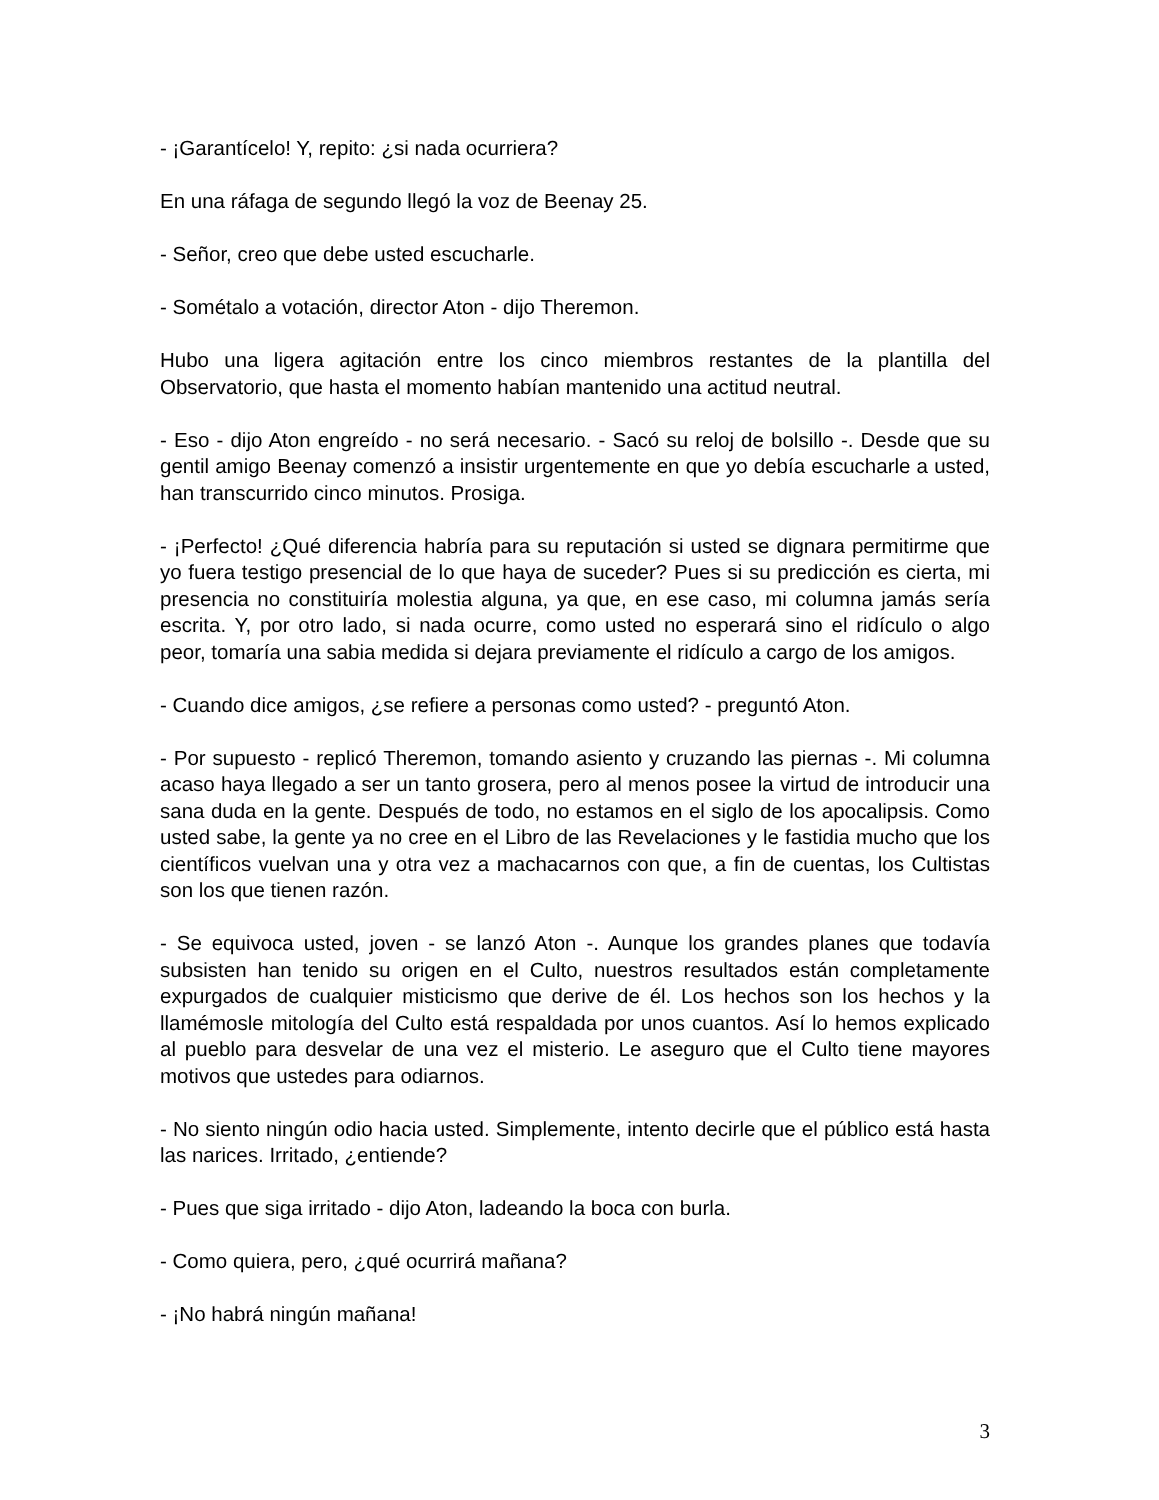- ¡Garantícelo! Y, repito: ¿si nada ocurriera?
En una ráfaga de segundo llegó la voz de Beenay 25.
- Señor, creo que debe usted escucharle.
- Sométalo a votación, director Aton - dijo Theremon.
Hubo una ligera agitación entre los cinco miembros restantes de la plantilla del Observatorio, que hasta el momento habían mantenido una actitud neutral.
- Eso - dijo Aton engreído - no será necesario. - Sacó su reloj de bolsillo -. Desde que su gentil amigo Beenay comenzó a insistir urgentemente en que yo debía escucharle a usted, han transcurrido cinco minutos. Prosiga.
- ¡Perfecto! ¿Qué diferencia habría para su reputación si usted se dignara permitirme que yo fuera testigo presencial de lo que haya de suceder? Pues si su predicción es cierta, mi presencia no constituiría molestia alguna, ya que, en ese caso, mi columna jamás sería escrita. Y, por otro lado, si nada ocurre, como usted no esperará sino el ridículo o algo peor, tomaría una sabia medida si dejara previamente el ridículo a cargo de los amigos.
- Cuando dice amigos, ¿se refiere a personas como usted? - preguntó Aton.
- Por supuesto - replicó Theremon, tomando asiento y cruzando las piernas -. Mi columna acaso haya llegado a ser un tanto grosera, pero al menos posee la virtud de introducir una sana duda en la gente. Después de todo, no estamos en el siglo de los apocalipsis. Como usted sabe, la gente ya no cree en el Libro de las Revelaciones y le fastidia mucho que los científicos vuelvan una y otra vez a machacarnos con que, a fin de cuentas, los Cultistas son los que tienen razón.
- Se equivoca usted, joven - se lanzó Aton -. Aunque los grandes planes que todavía subsisten han tenido su origen en el Culto, nuestros resultados están completamente expurgados de cualquier misticismo que derive de él. Los hechos son los hechos y la llamémosle mitología del Culto está respaldada por unos cuantos. Así lo hemos explicado al pueblo para desvelar de una vez el misterio. Le aseguro que el Culto tiene mayores motivos que ustedes para odiarnos.
- No siento ningún odio hacia usted. Simplemente, intento decirle que el público está hasta las narices. Irritado, ¿entiende?
- Pues que siga irritado - dijo Aton, ladeando la boca con burla.
- Como quiera, pero, ¿qué ocurrirá mañana?
- ¡No habrá ningún mañana!
3